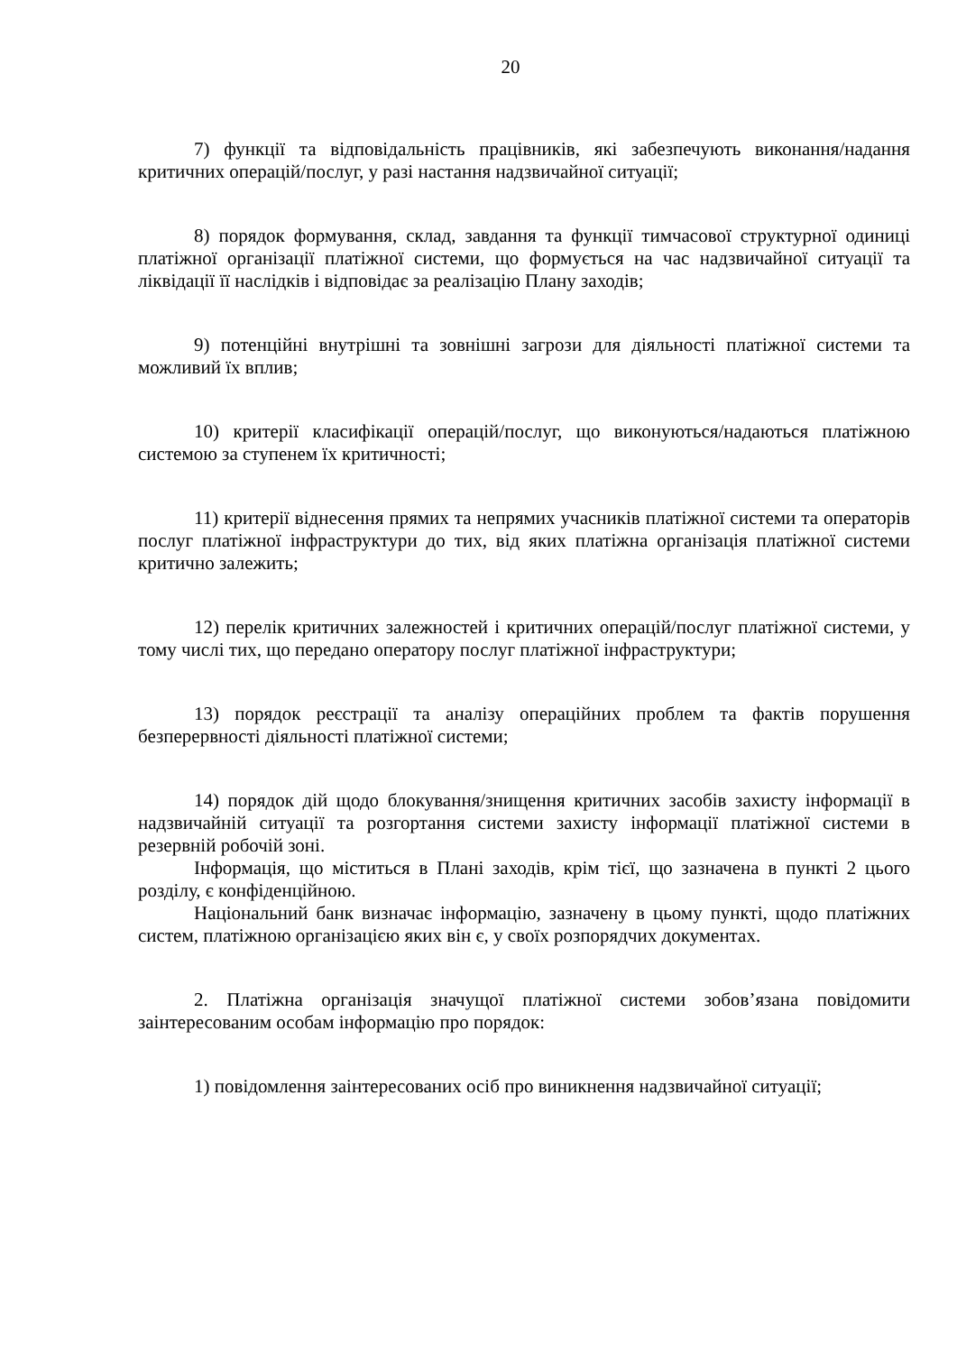20
7) функції та відповідальність працівників, які забезпечують виконання/надання критичних операцій/послуг, у разі настання надзвичайної ситуації;
8) порядок формування, склад, завдання та функції тимчасової структурної одиниці платіжної організації платіжної системи, що формується на час надзвичайної ситуації та ліквідації її наслідків і відповідає за реалізацію Плану заходів;
9) потенційні внутрішні та зовнішні загрози для діяльності платіжної системи та можливий їх вплив;
10) критерії класифікації операцій/послуг, що виконуються/надаються платіжною системою за ступенем їх критичності;
11) критерії віднесення прямих та непрямих учасників платіжної системи та операторів послуг платіжної інфраструктури до тих, від яких платіжна організація платіжної системи критично залежить;
12) перелік критичних залежностей і критичних операцій/послуг платіжної системи, у тому числі тих, що передано оператору послуг платіжної інфраструктури;
13) порядок реєстрації та аналізу операційних проблем та фактів порушення безперервності діяльності платіжної системи;
14) порядок дій щодо блокування/знищення критичних засобів захисту інформації в надзвичайній ситуації та розгортання системи захисту інформації платіжної системи в резервній робочій зоні.
Інформація, що міститься в Плані заходів, крім тієї, що зазначена в пункті 2 цього розділу, є конфіденційною.
Національний банк визначає інформацію, зазначену в цьому пункті, щодо платіжних систем, платіжною організацією яких він є, у своїх розпорядчих документах.
2. Платіжна організація значущої платіжної системи зобов’язана повідомити заінтересованим особам інформацію про порядок:
1) повідомлення заінтересованих осіб про виникнення надзвичайної ситуації;